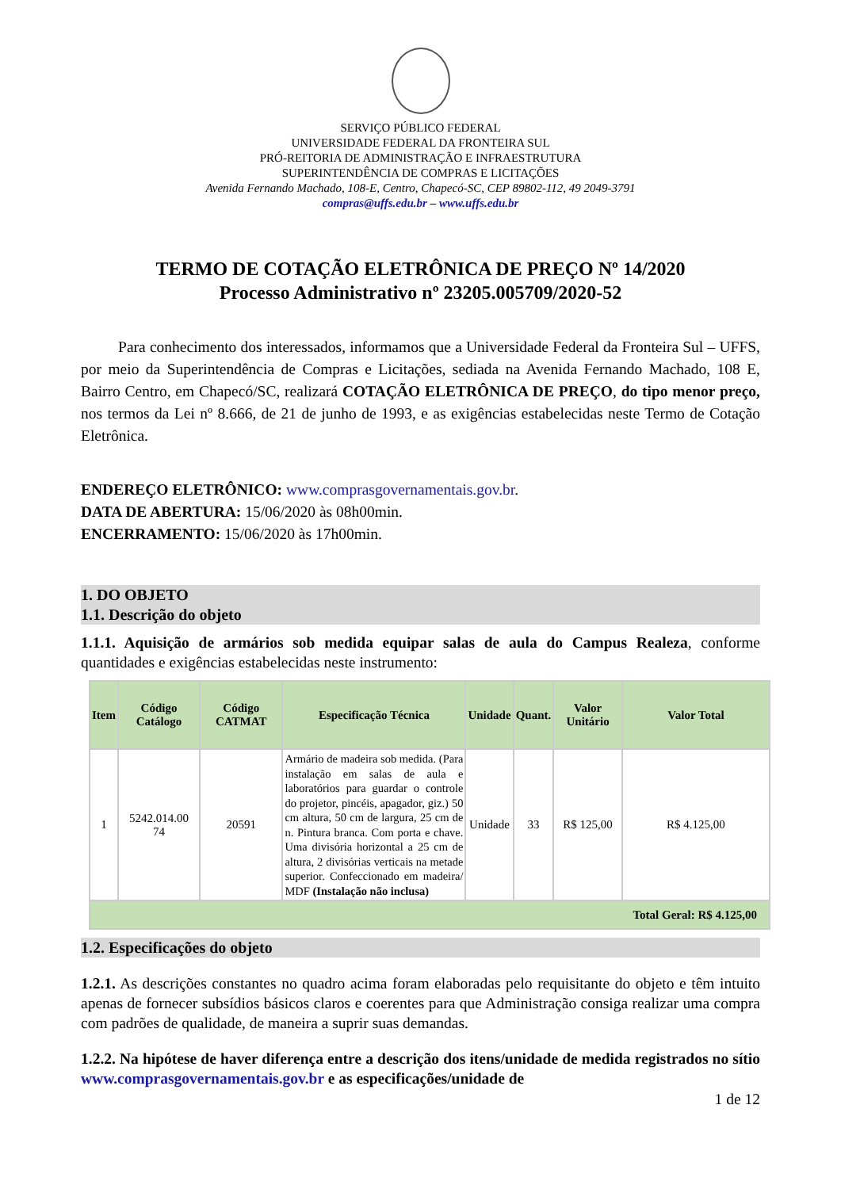SERVIÇO PÚBLICO FEDERAL
UNIVERSIDADE FEDERAL DA FRONTEIRA SUL
PRÓ-REITORIA DE ADMINISTRAÇÃO E INFRAESTRUTURA
SUPERINTENDÊNCIA DE COMPRAS E LICITAÇÕES
Avenida Fernando Machado, 108-E, Centro, Chapecó-SC, CEP 89802-112, 49 2049-3791
compras@uffs.edu.br – www.uffs.edu.br
TERMO DE COTAÇÃO ELETRÔNICA DE PREÇO Nº 14/2020
Processo Administrativo nº 23205.005709/2020-52
Para conhecimento dos interessados, informamos que a Universidade Federal da Fronteira Sul – UFFS, por meio da Superintendência de Compras e Licitações, sediada na Avenida Fernando Machado, 108 E, Bairro Centro, em Chapecó/SC, realizará COTAÇÃO ELETRÔNICA DE PREÇO, do tipo menor preço, nos termos da Lei nº 8.666, de 21 de junho de 1993, e as exigências estabelecidas neste Termo de Cotação Eletrônica.
ENDEREÇO ELETRÔNICO: www.comprasgovernamentais.gov.br.
DATA DE ABERTURA: 15/06/2020 às 08h00min.
ENCERRAMENTO: 15/06/2020 às 17h00min.
1. DO OBJETO
1.1. Descrição do objeto
1.1.1. Aquisição de armários sob medida equipar salas de aula do Campus Realeza, conforme quantidades e exigências estabelecidas neste instrumento:
| Item | Código Catálogo | Código CATMAT | Especificação Técnica | Unidade | Quant. | Valor Unitário | Valor Total |
| --- | --- | --- | --- | --- | --- | --- | --- |
| 1 | 5242.014.00 74 | 20591 | Armário de madeira sob medida. (Para instalação em salas de aula e laboratórios para guardar o controle do projetor, pincéis, apagador, giz.) 50 cm altura, 50 cm de largura, 25 cm de n. Pintura branca. Com porta e chave. Uma divisória horizontal a 25 cm de altura, 2 divisórias verticais na metade superior. Confeccionado em madeira/ MDF (Instalação não inclusa) | Unidade | 33 | R$ 125,00 | R$ 4.125,00 |
| Total Geral: R$ 4.125,00 | | | | | | | |
1.2. Especificações do objeto
1.2.1. As descrições constantes no quadro acima foram elaboradas pelo requisitante do objeto e têm intuito apenas de fornecer subsídios básicos claros e coerentes para que Administração consiga realizar uma compra com padrões de qualidade, de maneira a suprir suas demandas.
1.2.2. Na hipótese de haver diferença entre a descrição dos itens/unidade de medida registrados no sítio www.comprasgovernamentais.gov.br e as especificações/unidade de
1 de 12